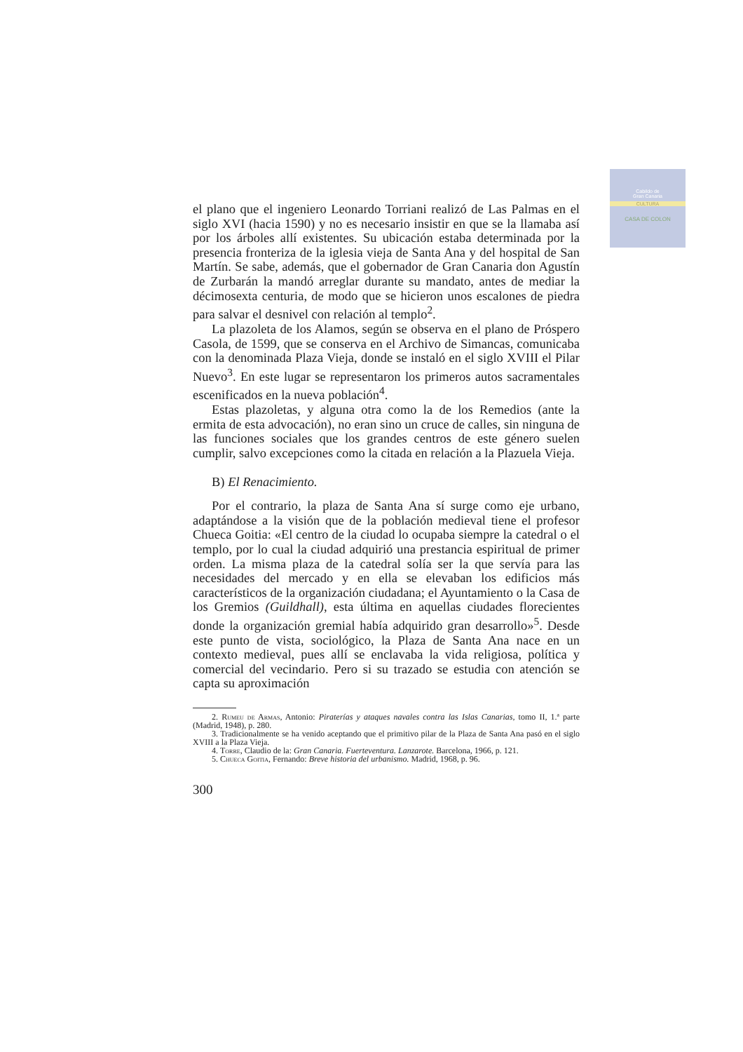Cabildo de
Gran Canaria
CULTURA
CASA DE COLON
el plano que el ingeniero Leonardo Torriani realizó de Las Palmas en el siglo XVI (hacia 1590) y no es necesario insistir en que se la llamaba así por los árboles allí existentes. Su ubicación estaba determinada por la presencia fronteriza de la iglesia vieja de Santa Ana y del hospital de San Martín. Se sabe, además, que el gobernador de Gran Canaria don Agustín de Zurbarán la mandó arreglar durante su mandato, antes de mediar la décimosexta centuria, de modo que se hicieron unos escalones de piedra para salvar el desnivel con relación al templo<sup>2</sup>.
La plazoleta de los Alamos, según se observa en el plano de Próspero Casola, de 1599, que se conserva en el Archivo de Simancas, comunicaba con la denominada Plaza Vieja, donde se instaló en el siglo XVIII el Pilar Nuevo<sup>3</sup>. En este lugar se representaron los primeros autos sacramentales escenificados en la nueva población<sup>4</sup>.
Estas plazoletas, y alguna otra como la de los Remedios (ante la ermita de esta advocación), no eran sino un cruce de calles, sin ninguna de las funciones sociales que los grandes centros de este género suelen cumplir, salvo excepciones como la citada en relación a la Plazuela Vieja.
B) El Renacimiento.
Por el contrario, la plaza de Santa Ana sí surge como eje urbano, adaptándose a la visión que de la población medieval tiene el profesor Chueca Goitia: «El centro de la ciudad lo ocupaba siempre la catedral o el templo, por lo cual la ciudad adquirió una prestancia espiritual de primer orden. La misma plaza de la catedral solía ser la que servía para las necesidades del mercado y en ella se elevaban los edificios más característicos de la organización ciudadana; el Ayuntamiento o la Casa de los Gremios (Guildhall), esta última en aquellas ciudades florecientes donde la organización gremial había adquirido gran desarrollo»<sup>5</sup>. Desde este punto de vista, sociológico, la Plaza de Santa Ana nace en un contexto medieval, pues allí se enclavaba la vida religiosa, política y comercial del vecindario. Pero si su trazado se estudia con atención se capta su aproximación
2. Rumeu de Armas, Antonio: Piraterías y ataques navales contra las Islas Canarias, tomo II, 1.ª parte (Madrid, 1948), p. 280.
3. Tradicionalmente se ha venido aceptando que el primitivo pilar de la Plaza de Santa Ana pasó en el siglo XVIII a la Plaza Vieja.
4. Torre, Claudio de la: Gran Canaria. Fuerteventura. Lanzarote. Barcelona, 1966, p. 121.
5. Chueca Goitia, Fernando: Breve historia del urbanismo. Madrid, 1968, p. 96.
300